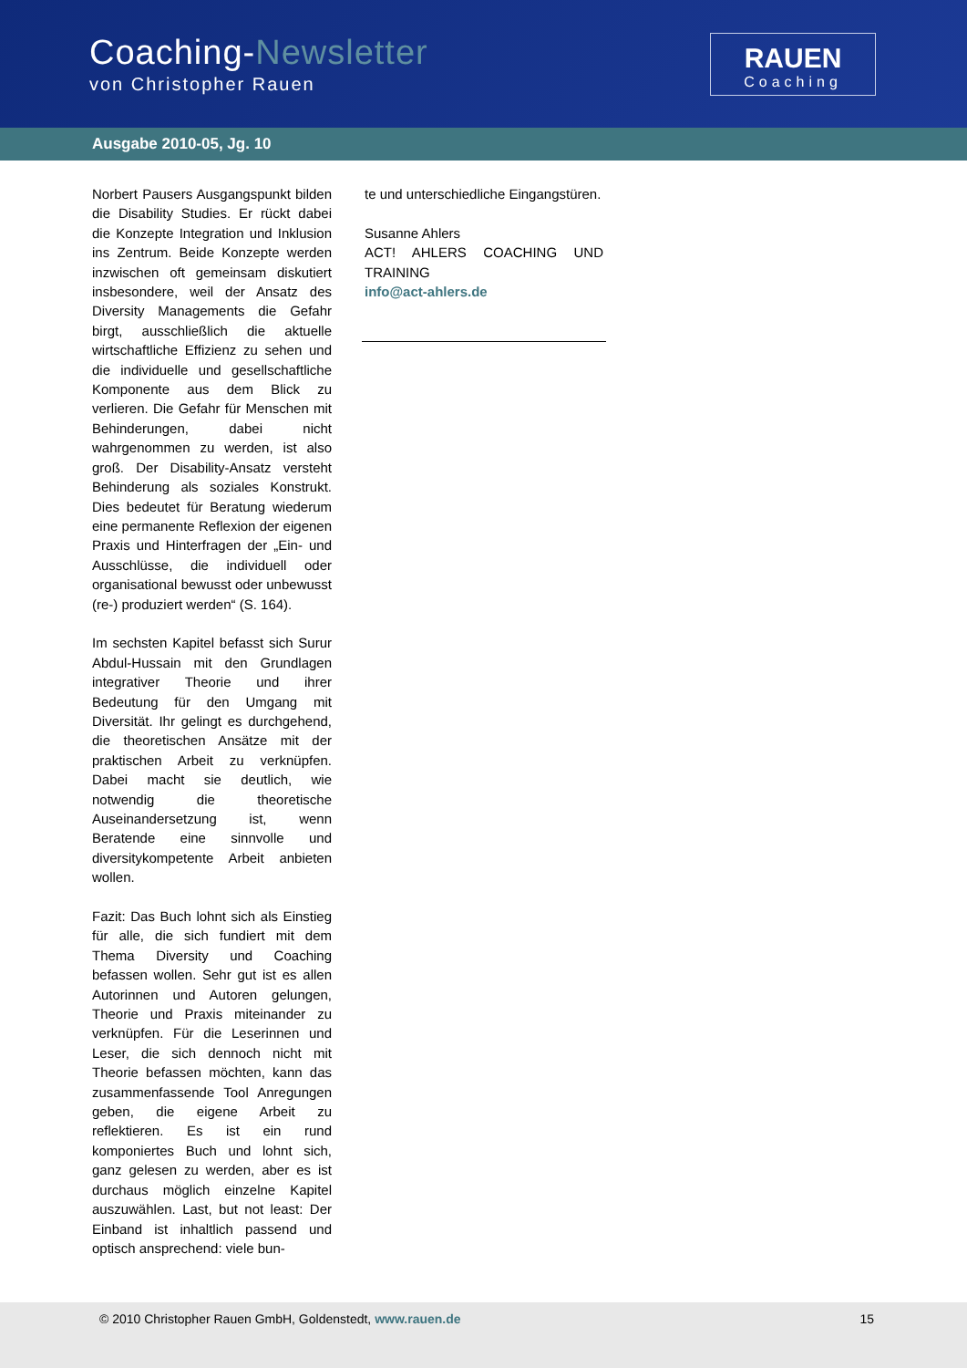Coaching-Newsletter
von Christopher Rauen
RAUEN
Coaching
Ausgabe 2010-05, Jg. 10
Norbert Pausers Ausgangspunkt bilden die Disability Studies. Er rückt dabei die Konzepte Integration und Inklusion ins Zentrum. Beide Konzepte werden inzwischen oft gemeinsam diskutiert insbesondere, weil der Ansatz des Diversity Managements die Gefahr birgt, ausschließlich die aktuelle wirtschaftliche Effizienz zu sehen und die individuelle und gesellschaftliche Komponente aus dem Blick zu verlieren. Die Gefahr für Menschen mit Behinderungen, dabei nicht wahrgenommen zu werden, ist also groß. Der Disability-Ansatz versteht Behinderung als soziales Konstrukt. Dies bedeutet für Beratung wiederum eine permanente Reflexion der eigenen Praxis und Hinterfragen der „Ein- und Ausschlüsse, die individuell oder organisational bewusst oder unbewusst (re-) produziert werden“ (S. 164).
Im sechsten Kapitel befasst sich Surur Abdul-Hussain mit den Grundlagen integrativer Theorie und ihrer Bedeutung für den Umgang mit Diversität. Ihr gelingt es durchgehend, die theoretischen Ansätze mit der praktischen Arbeit zu verknüpfen. Dabei macht sie deutlich, wie notwendig die theoretische Auseinandersetzung ist, wenn Beratende eine sinnvolle und diversitykompetente Arbeit anbieten wollen.
Fazit: Das Buch lohnt sich als Einstieg für alle, die sich fundiert mit dem Thema Diversity und Coaching befassen wollen. Sehr gut ist es allen Autorinnen und Autoren gelungen, Theorie und Praxis miteinander zu verknüpfen. Für die Leserinnen und Leser, die sich dennoch nicht mit Theorie befassen möchten, kann das zusammenfassende Tool Anregungen geben, die eigene Arbeit zu reflektieren. Es ist ein rund komponiertes Buch und lohnt sich, ganz gelesen zu werden, aber es ist durchaus möglich einzelne Kapitel auszuwählen. Last, but not least: Der Einband ist inhaltlich passend und optisch ansprechend: viele bun-
te und unterschiedliche Eingangstüren.
Susanne Ahlers
ACT! AHLERS COACHING UND TRAINING
info@act-ahlers.de
© 2010 Christopher Rauen GmbH, Goldenstedt, www.rauen.de 15